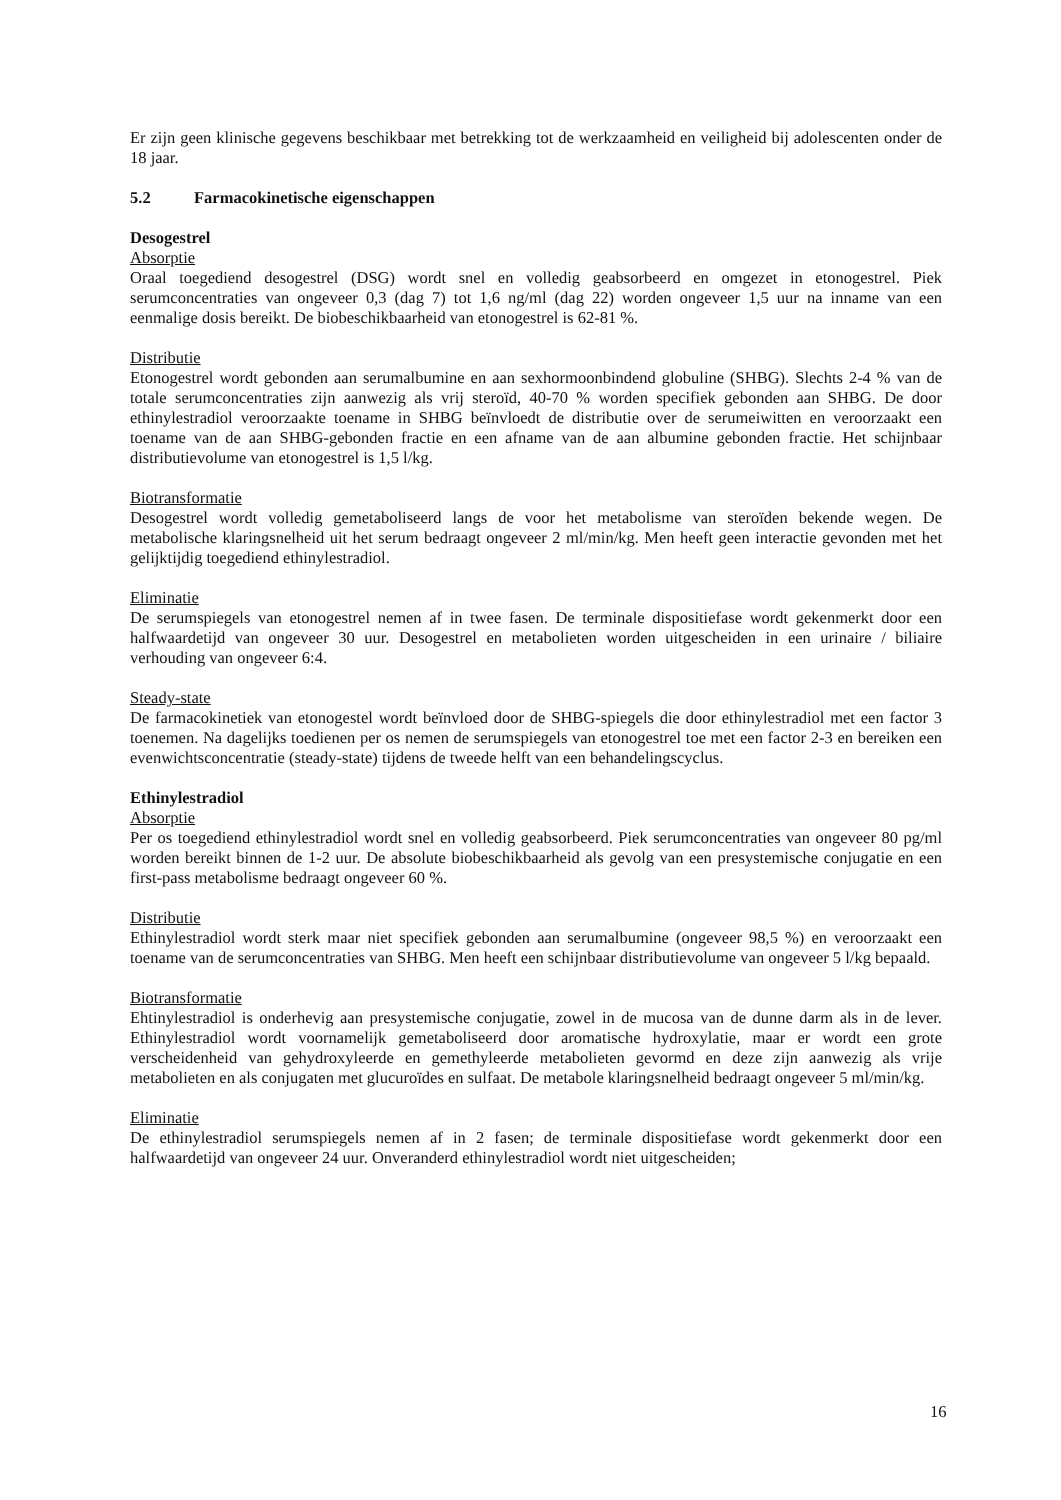Er zijn geen klinische gegevens beschikbaar met betrekking tot de werkzaamheid en veiligheid bij adolescenten onder de 18 jaar.
5.2 Farmacokinetische eigenschappen
Desogestrel
Absorptie
Oraal toegediend desogestrel (DSG) wordt snel en volledig geabsorbeerd en omgezet in etonogestrel. Piek serumconcentraties van ongeveer 0,3 (dag 7) tot 1,6 ng/ml (dag 22) worden ongeveer 1,5 uur na inname van een eenmalige dosis bereikt. De biobeschikbaarheid van etonogestrel is 62-81 %.
Distributie
Etonogestrel wordt gebonden aan serumalbumine en aan sexhormoonbindend globuline (SHBG). Slechts 2-4 % van de totale serumconcentraties zijn aanwezig als vrij steroïd, 40-70 % worden specifiek gebonden aan SHBG. De door ethinylestradiol veroorzaakte toename in SHBG beïnvloedt de distributie over de serumeiwitten en veroorzaakt een toename van de aan SHBG-gebonden fractie en een afname van de aan albumine gebonden fractie. Het schijnbaar distributievolume van etonogestrel is 1,5 l/kg.
Biotransformatie
Desogestrel wordt volledig gemetaboliseerd langs de voor het metabolisme van steroïden bekende wegen. De metabolische klaringsnelheid uit het serum bedraagt ongeveer 2 ml/min/kg. Men heeft geen interactie gevonden met het gelijktijdig toegediend ethinylestradiol.
Eliminatie
De serumspiegels van etonogestrel nemen af in twee fasen. De terminale dispositiefase wordt gekenmerkt door een halfwaardetijd van ongeveer 30 uur. Desogestrel en metabolieten worden uitgescheiden in een urinaire / biliaire verhouding van ongeveer 6:4.
Steady-state
De farmacokinetiek van etonogestel wordt beïnvloed door de SHBG-spiegels die door ethinylestradiol met een factor 3 toenemen. Na dagelijks toedienen per os nemen de serumspiegels van etonogestrel toe met een factor 2-3 en bereiken een evenwichtsconcentratie (steady-state) tijdens de tweede helft van een behandelingscyclus.
Ethinylestradiol
Absorptie
Per os toegediend ethinylestradiol wordt snel en volledig geabsorbeerd. Piek serumconcentraties van ongeveer 80 pg/ml worden bereikt binnen de 1-2 uur. De absolute biobeschikbaarheid als gevolg van een presystemische conjugatie en een first-pass metabolisme bedraagt ongeveer 60 %.
Distributie
Ethinylestradiol wordt sterk maar niet specifiek gebonden aan serumalbumine (ongeveer 98,5 %) en veroorzaakt een toename van de serumconcentraties van SHBG. Men heeft een schijnbaar distributievolume van ongeveer 5 l/kg bepaald.
Biotransformatie
Ehtinylestradiol is onderhevig aan presystemische conjugatie, zowel in de mucosa van de dunne darm als in de lever. Ethinylestradiol wordt voornamelijk gemetaboliseerd door aromatische hydroxylatie, maar er wordt een grote verscheidenheid van gehydroxyleerde en gemethyleerde metabolieten gevormd en deze zijn aanwezig als vrije metabolieten en als conjugaten met glucuroïdes en sulfaat. De metabole klaringsnelheid bedraagt ongeveer 5 ml/min/kg.
Eliminatie
De ethinylestradiol serumspiegels nemen af in 2 fasen; de terminale dispositiefase wordt gekenmerkt door een halfwaardetijd van ongeveer 24 uur. Onveranderd ethinylestradiol wordt niet uitgescheiden;
16